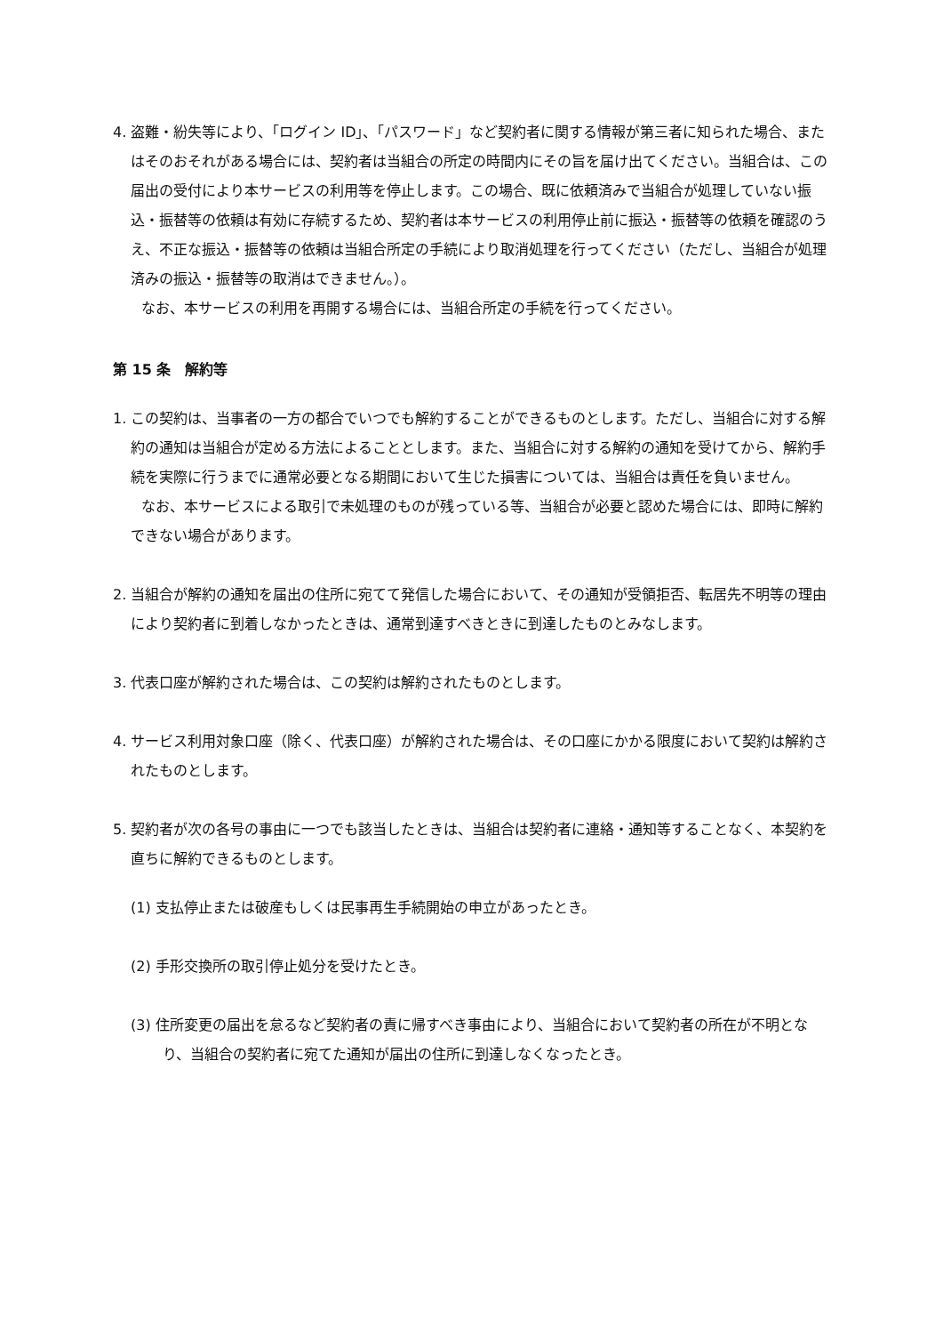4. 盗難・紛失等により、「ログイン ID」、「パスワード」など契約者に関する情報が第三者に知られた場合、またはそのおそれがある場合には、契約者は当組合の所定の時間内にその旨を届け出てください。当組合は、この届出の受付により本サービスの利用等を停止します。この場合、既に依頼済みで当組合が処理していない振込・振替等の依頼は有効に存続するため、契約者は本サービスの利用停止前に振込・振替等の依頼を確認のうえ、不正な振込・振替等の依頼は当組合所定の手続により取消処理を行ってください（ただし、当組合が処理済みの振込・振替等の取消はできません。）。
なお、本サービスの利用を再開する場合には、当組合所定の手続を行ってください。
第 15 条　解約等
1. この契約は、当事者の一方の都合でいつでも解約することができるものとします。ただし、当組合に対する解約の通知は当組合が定める方法によることとします。また、当組合に対する解約の通知を受けてから、解約手続を実際に行うまでに通常必要となる期間において生じた損害については、当組合は責任を負いません。
なお、本サービスによる取引で未処理のものが残っている等、当組合が必要と認めた場合には、即時に解約できない場合があります。
2. 当組合が解約の通知を届出の住所に宛てて発信した場合において、その通知が受領拒否、転居先不明等の理由により契約者に到着しなかったときは、通常到達すべきときに到達したものとみなします。
3. 代表口座が解約された場合は、この契約は解約されたものとします。
4. サービス利用対象口座（除く、代表口座）が解約された場合は、その口座にかかる限度において契約は解約されたものとします。
5. 契約者が次の各号の事由に一つでも該当したときは、当組合は契約者に連絡・通知等することなく、本契約を直ちに解約できるものとします。
(1) 支払停止または破産もしくは民事再生手続開始の申立があったとき。
(2) 手形交換所の取引停止処分を受けたとき。
(3) 住所変更の届出を怠るなど契約者の責に帰すべき事由により、当組合において契約者の所在が不明となり、当組合の契約者に宛てた通知が届出の住所に到達しなくなったとき。